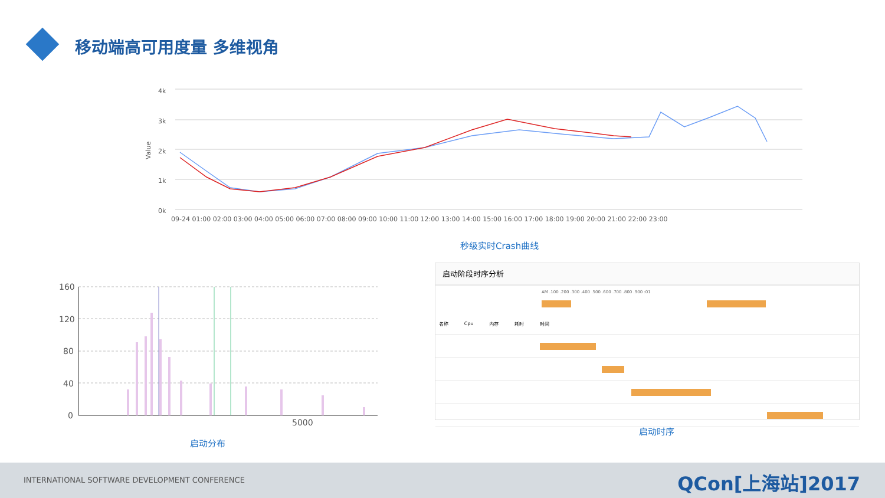移动端高可用度量 多维视角
Value
4k
3k
2k
1k
0k
09-24 01:00 02:00 03:00 04:00 05:00 06:00 07:00 08:00 09:00 10:00 11:00 12:00 13:00 14:00 15:00 16:00 17:00 18:00 19:00 20:00 21:00 22:00 23:00
秒级实时Crash曲线
160
120
80
40
0
5000
启动分布
启动阶段时序分析
AM .100 .200 .300 .400 .500 .600 .700 .800 .900 :01
| 名称 | Cpu | 内存 | 耗时 | 时间 |
| --- | --- | --- | --- | --- |
启动时序
INTERNATIONAL SOFTWARE DEVELOPMENT CONFERENCE QCon[上海站]2017